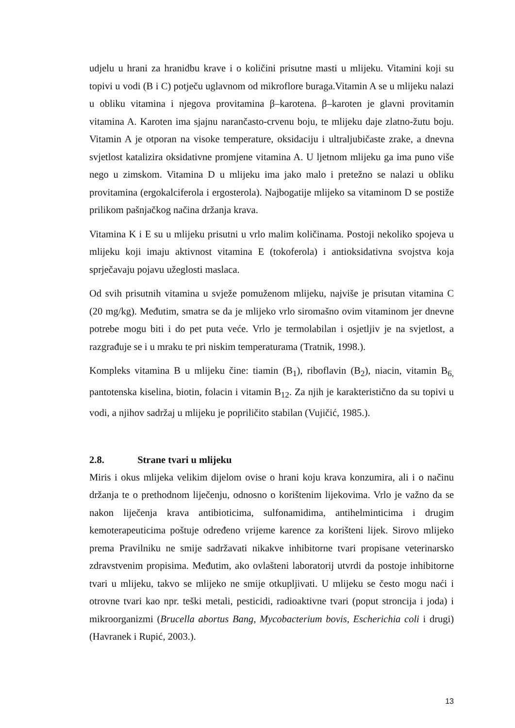udjelu u hrani za hranidbu krave i o količini prisutne masti u mlijeku. Vitamini koji su topivi u vodi (B i C) potječu uglavnom od mikroflore buraga.Vitamin A se u mlijeku nalazi u obliku vitamina i njegova provitamina β–karotena. β–karoten je glavni provitamin vitamina A. Karoten ima sjajnu narančasto-crvenu boju, te mlijeku daje zlatno-žutu boju. Vitamin A je otporan na visoke temperature, oksidaciju i ultraljubičaste zrake, a dnevna svjetlost katalizira oksidativne promjene vitamina A. U ljetnom mlijeku ga ima puno više nego u zimskom. Vitamina D u mlijeku ima jako malo i pretežno se nalazi u obliku provitamina (ergokalciferola i ergosterola). Najbogatije mlijeko sa vitaminom D se postiže prilikom pašnjačkog načina držanja krava.
Vitamina K i E su u mlijeku prisutni u vrlo malim količinama. Postoji nekoliko spojeva u mlijeku koji imaju aktivnost vitamina E (tokoferola) i antioksidativna svojstva koja sprječavaju pojavu užeglosti maslaca.
Od svih prisutnih vitamina u svježe pomuženom mlijeku, najviše je prisutan vitamina C (20 mg/kg). Međutim, smatra se da je mlijeko vrlo siromašno ovim vitaminom jer dnevne potrebe mogu biti i do pet puta veće. Vrlo je termolabilan i osjetljiv je na svjetlost, a razgrađuje se i u mraku te pri niskim temperaturama (Tratnik, 1998.).
Kompleks vitamina B u mlijeku čine: tiamin (B<sub>1</sub>), riboflavin (B<sub>2</sub>), niacin, vitamin B<sub>6,</sub> pantotenska kiselina, biotin, folacin i vitamin B<sub>12</sub>. Za njih je karakteristično da su topivi u vodi, a njihov sadržaj u mlijeku je popriličito stabilan (Vujičić, 1985.).
2.8. Strane tvari u mlijeku
Miris i okus mlijeka velikim dijelom ovise o hrani koju krava konzumira, ali i o načinu držanja te o prethodnom liječenju, odnosno o korištenim lijekovima. Vrlo je važno da se nakon liječenja krava antibioticima, sulfonamidima, antihelminticima i drugim kemoterapeuticima poštuje određeno vrijeme karence za korišteni lijek. Sirovo mlijeko prema Pravilniku ne smije sadržavati nikakve inhibitorne tvari propisane veterinarsko zdravstvenim propisima. Međutim, ako ovlašteni laboratorij utvrdi da postoje inhibitorne tvari u mlijeku, takvo se mlijeko ne smije otkupljivati. U mlijeku se često mogu naći i otrovne tvari kao npr. teški metali, pesticidi, radioaktivne tvari (poput stroncija i joda) i mikroorganizmi (Brucella abortus Bang, Mycobacterium bovis, Escherichia coli i drugi) (Havranek i Rupić, 2003.).
13